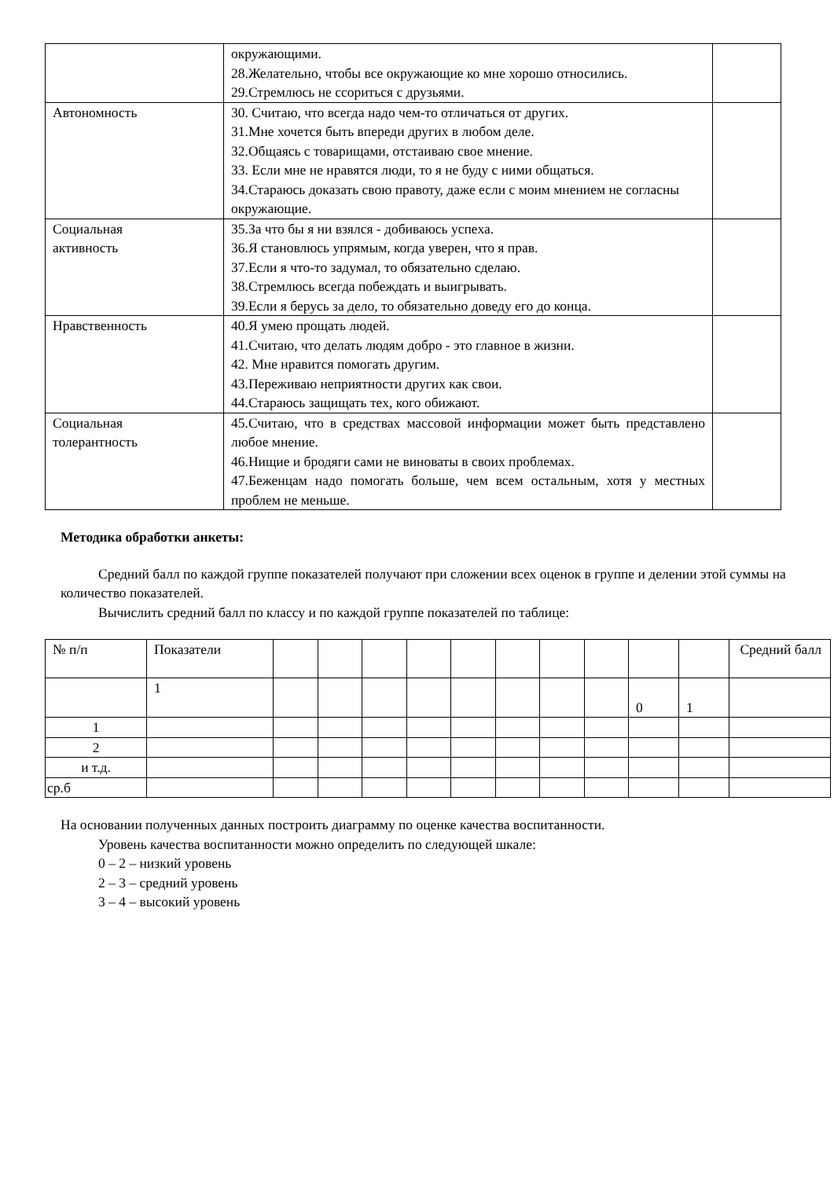| | окружающими. 28.Желательно, чтобы все окружающие ко мне хорошо относились. 29.Стремлюсь не ссориться с друзьями. | |
| Автономность | 30. Считаю, что всегда надо чем-то отличаться от других. 31.Мне хочется быть впереди других в любом деле. 32.Общаясь с товарищами, отстаиваю свое мнение. 33. Если мне не нравятся люди, то я не буду с ними общаться. 34.Стараюсь доказать свою правоту, даже если с моим мнением не согласны окружающие. | |
| Социальная активность | 35.За что бы я ни взялся - добиваюсь успеха. 36.Я становлюсь упрямым, когда уверен, что я прав. 37.Если я что-то задумал, то обязательно сделаю. 38.Стремлюсь всегда побеждать и выигрывать. 39.Если я берусь за дело, то обязательно доведу его до конца. | |
| Нравственность | 40.Я умею прощать людей. 41.Считаю, что делать людям добро - это главное в жизни. 42. Мне нравится помогать другим. 43.Переживаю неприятности других как свои. 44.Стараюсь защищать тех, кого обижают. | |
| Социальная толерантность | 45.Считаю, что в средствах массовой информации может быть представлено любое мнение. 46.Нищие и бродяги сами не виноваты в своих проблемах. 47.Беженцам надо помогать больше, чем всем остальным, хотя у местных проблем не меньше. | |
Методика обработки анкеты:
Средний балл по каждой группе показателей получают при сложении всех оценок в группе и делении этой суммы на количество показателей.
Вычислить средний балл по классу и по каждой группе показателей по таблице:
| № п/п | Показатели | | | | | | | | | | | Средний балл |
| | 1 | | | | | | | | | 0 | 1 | |
| 1 | | | | | | | | | | | | |
| 2 | | | | | | | | | | | | |
| и т.д. | | | | | | | | | | | | |
| ср.б | | | | | | | | | | | | |
На основании полученных данных построить диаграмму по оценке качества воспитанности.
Уровень качества воспитанности можно определить по следующей шкале:
0 – 2 – низкий уровень
2 – 3 – средний уровень
3 – 4 – высокий уровень